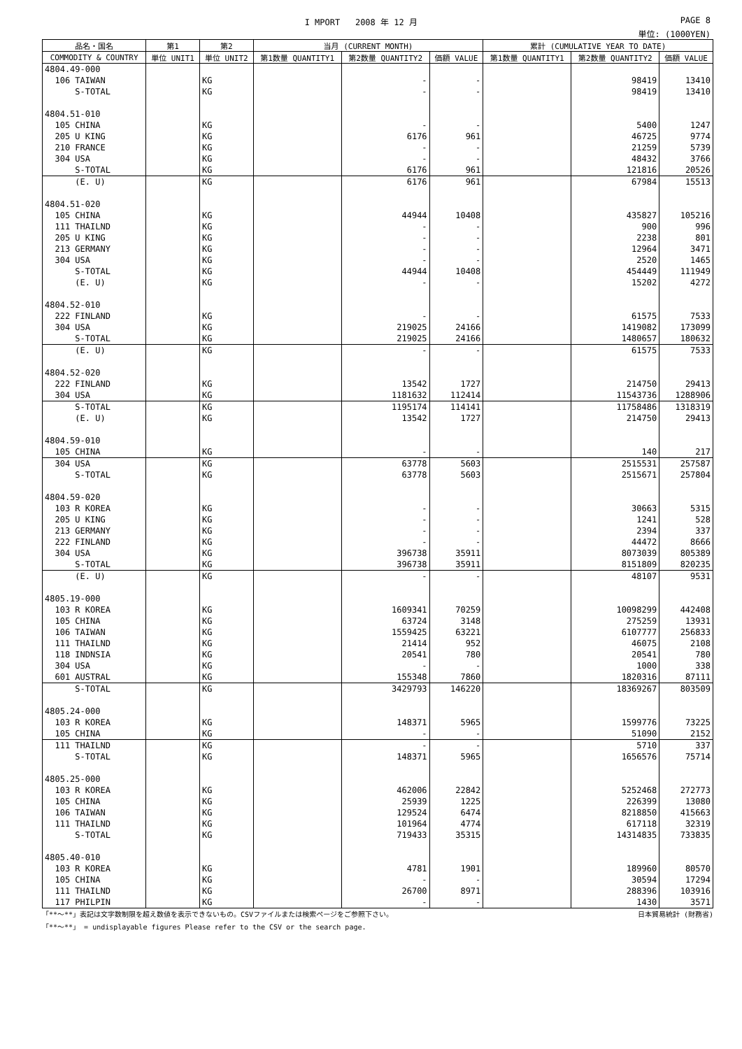I MPORT 2008 年 12 月 PAGE 8
単位: (1000YEN)
| 品名・国名 | 第1 | 第2 | 当月 (CURRENT MONTH) | | | 累計 (CUMULATIVE YEAR TO DATE) | | |
| --- | --- | --- | --- | --- | --- | --- | --- | --- |
| COMMODITY & COUNTRY | 単位 UNIT1 | 単位 UNIT2 | 第1数量 QUANTITY1 | 第2数量 QUANTITY2 | 価額 VALUE | 第1数量 QUANTITY1 | 第2数量 QUANTITY2 | 価額 VALUE |
| 4804.49-000 | | | | | | | | |
| 106 TAIWAN | | KG | | - | - | | 98419 | 13410 |
| S-TOTAL | | KG | | - | - | | 98419 | 13410 |
| 4804.51-010 | | | | | | | | |
| 105 CHINA | | KG | | - | - | | 5400 | 1247 |
| 205 U KING | | KG | | 6176 | 961 | | 46725 | 9774 |
| 210 FRANCE | | KG | | - | - | | 21259 | 5739 |
| 304 USA | | KG | | - | - | | 48432 | 3766 |
| S-TOTAL | | KG | | 6176 | 961 | | 121816 | 20526 |
| (E. U) | | KG | | 6176 | 961 | | 67984 | 15513 |
| 4804.51-020 | | | | | | | | |
| 105 CHINA | | KG | | 44944 | 10408 | | 435827 | 105216 |
| 111 THAILND | | KG | | - | - | | 900 | 996 |
| 205 U KING | | KG | | - | - | | 2238 | 801 |
| 213 GERMANY | | KG | | - | - | | 12964 | 3471 |
| 304 USA | | KG | | - | - | | 2520 | 1465 |
| S-TOTAL | | KG | | 44944 | 10408 | | 454449 | 111949 |
| (E. U) | | KG | | - | - | | 15202 | 4272 |
| 4804.52-010 | | | | | | | | |
| 222 FINLAND | | KG | | - | - | | 61575 | 7533 |
| 304 USA | | KG | | 219025 | 24166 | | 1419082 | 173099 |
| S-TOTAL | | KG | | 219025 | 24166 | | 1480657 | 180632 |
| (E. U) | | KG | | - | - | | 61575 | 7533 |
| 4804.52-020 | | | | | | | | |
| 222 FINLAND | | KG | | 13542 | 1727 | | 214750 | 29413 |
| 304 USA | | KG | | 1181632 | 112414 | | 11543736 | 1288906 |
| S-TOTAL | | KG | | 1195174 | 114141 | | 11758486 | 1318319 |
| (E. U) | | KG | | 13542 | 1727 | | 214750 | 29413 |
| 4804.59-010 | | | | | | | | |
| 105 CHINA | | KG | | - | - | | 140 | 217 |
| 304 USA | | KG | | 63778 | 5603 | | 2515531 | 257587 |
| S-TOTAL | | KG | | 63778 | 5603 | | 2515671 | 257804 |
| 4804.59-020 | | | | | | | | |
| 103 R KOREA | | KG | | - | - | | 30663 | 5315 |
| 205 U KING | | KG | | - | - | | 1241 | 528 |
| 213 GERMANY | | KG | | - | - | | 2394 | 337 |
| 222 FINLAND | | KG | | - | - | | 44472 | 8666 |
| 304 USA | | KG | | 396738 | 35911 | | 8073039 | 805389 |
| S-TOTAL | | KG | | 396738 | 35911 | | 8151809 | 820235 |
| (E. U) | | KG | | - | - | | 48107 | 9531 |
| 4805.19-000 | | | | | | | | |
| 103 R KOREA | | KG | | 1609341 | 70259 | | 10098299 | 442408 |
| 105 CHINA | | KG | | 63724 | 3148 | | 275259 | 13931 |
| 106 TAIWAN | | KG | | 1559425 | 63221 | | 6107777 | 256833 |
| 111 THAILND | | KG | | 21414 | 952 | | 46075 | 2108 |
| 118 INDNSIA | | KG | | 20541 | 780 | | 20541 | 780 |
| 304 USA | | KG | | - | - | | 1000 | 338 |
| 601 AUSTRAL | | KG | | 155348 | 7860 | | 1820316 | 87111 |
| S-TOTAL | | KG | | 3429793 | 146220 | | 18369267 | 803509 |
| 4805.24-000 | | | | | | | | |
| 103 R KOREA | | KG | | 148371 | 5965 | | 1599776 | 73225 |
| 105 CHINA | | KG | | - | - | | 51090 | 2152 |
| 111 THAILND | | KG | | - | - | | 5710 | 337 |
| S-TOTAL | | KG | | 148371 | 5965 | | 1656576 | 75714 |
| 4805.25-000 | | | | | | | | |
| 103 R KOREA | | KG | | 462006 | 22842 | | 5252468 | 272773 |
| 105 CHINA | | KG | | 25939 | 1225 | | 226399 | 13080 |
| 106 TAIWAN | | KG | | 129524 | 6474 | | 8218850 | 415663 |
| 111 THAILND | | KG | | 101964 | 4774 | | 617118 | 32319 |
| S-TOTAL | | KG | | 719433 | 35315 | | 14314835 | 733835 |
| 4805.40-010 | | | | | | | | |
| 103 R KOREA | | KG | | 4781 | 1901 | | 189960 | 80570 |
| 105 CHINA | | KG | | - | - | | 30594 | 17294 |
| 111 THAILND | | KG | | 26700 | 8971 | | 288396 | 103916 |
| 117 PHILPIN | | KG | | - | - | | 1430 | 3571 |
「**～**」表記は文字数制限を超え数値を表示できないもの。CSVファイルまたは検索ページをご参照下さい。 日本貿易統計 (財務省)
「**～**」 = undisplayable figures Please refer to the CSV or the search page.